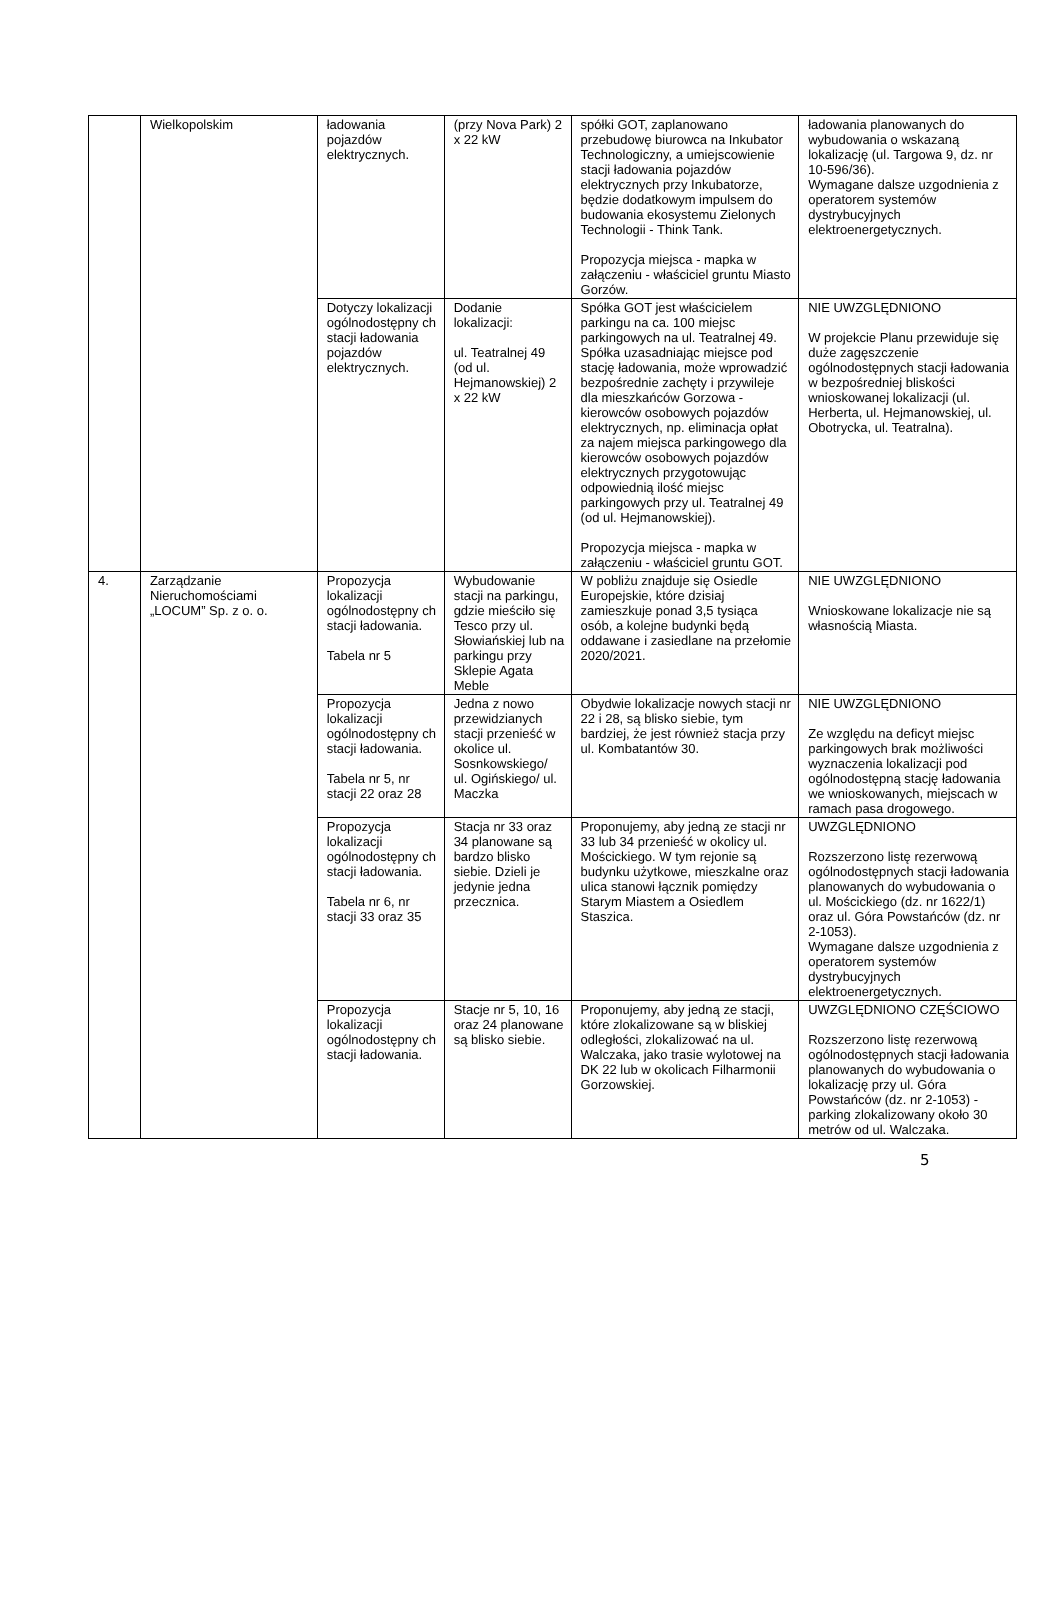| | Wielkopolskim | ładowania pojazdów elektrycznych. | (przy Nova Park) 2 x 22 kW | spółki GOT, zaplanowano przebudowę biurowca na Inkubator Technologiczny, a umiejscowienie stacji ładowania pojazdów elektrycznych przy Inkubatorze, będzie dodatkowym impulsem do budowania ekosystemu Zielonych Technologii - Think Tank. Propozycja miejsca - mapka w załączeniu - właściciel gruntu Miasto Gorzów. | ładowania planowanych do wybudowania o wskazaną lokalizację (ul. Targowa 9, dz. nr 10-596/36). Wymagane dalsze uzgodnienia z operatorem systemów dystrybucyjnych elektroenergetycznych. |
| | | Dotyczy lokalizacji ogólnodostępny ch stacji ładowania pojazdów elektrycznych. | Dodanie lokalizacji: ul. Teatralnej 49 (od ul. Hejmanowskiej) 2 x 22 kW | Spółka GOT jest właścicielem parkingu na ca. 100 miejsc parkingowych na ul. Teatralnej 49. Spółka uzasadniając miejsce pod stację ładowania, może wprowadzić bezpośrednie zachęty i przywileje dla mieszkańców Gorzowa - kierowców osobowych pojazdów elektrycznych, np. eliminacja opłat za najem miejsca parkingowego dla kierowców osobowych pojazdów elektrycznych przygotowując odpowiednią ilość miejsc parkingowych przy ul. Teatralnej 49 (od ul. Hejmanowskiej). Propozycja miejsca - mapka w załączeniu - właściciel gruntu GOT. | NIE UWZGLĘDNIONO W projekcie Planu przewiduje się duże zagęszczenie ogólnodostępnych stacji ładowania w bezpośredniej bliskości wnioskowanej lokalizacji (ul. Herberta, ul. Hejmanowskiej, ul. Obotrycka, ul. Teatralna). |
| 4. | Zarządzanie Nieruchomościami „LOCUM” Sp. z o. o. | Propozycja lokalizacji ogólnodostępny ch stacji ładowania. Tabela nr 5 | Wybudowanie stacji na parkingu, gdzie mieściło się Tesco przy ul. Słowiańskiej lub na parkingu przy Sklepie Agata Meble | W pobliżu znajduje się Osiedle Europejskie, które dzisiaj zamieszkuje ponad 3,5 tysiąca osób, a kolejne budynki będą oddawane i zasiedlane na przełomie 2020/2021. | NIE UWZGLĘDNIONO Wnioskowane lokalizacje nie są własnością Miasta. |
| | | Propozycja lokalizacji ogólnodostępny ch stacji ładowania. Tabela nr 5, nr stacji 22 oraz 28 | Jedna z nowo przewidzianych stacji przenieść w okolice ul. Sosnkowskiego/ ul. Ogińskiego/ ul. Maczka | Obydwie lokalizacje nowych stacji nr 22 i 28, są blisko siebie, tym bardziej, że jest również stacja przy ul. Kombatantów 30. | NIE UWZGLĘDNIONO Ze względu na deficyt miejsc parkingowych brak możliwości wyznaczenia lokalizacji pod ogólnodostępną stację ładowania we wnioskowanych, miejscach w ramach pasa drogowego. |
| | | Propozycja lokalizacji ogólnodostępny ch stacji ładowania. Tabela nr 6, nr stacji 33 oraz 35 | Stacja nr 33 oraz 34 planowane są bardzo blisko siebie. Dzieli je jedynie jedna przecznica. | Proponujemy, aby jedną ze stacji nr 33 lub 34 przenieść w okolicy ul. Mościckiego. W tym rejonie są budynku użytkowe, mieszkalne oraz ulica stanowi łącznik pomiędzy Starym Miastem a Osiedlem Staszica. | UWZGLĘDNIONO Rozszerzono listę rezerwową ogólnodostępnych stacji ładowania planowanych do wybudowania o ul. Mościckiego (dz. nr 1622/1) oraz ul. Góra Powstańców (dz. nr 2-1053). Wymagane dalsze uzgodnienia z operatorem systemów dystrybucyjnych elektroenergetycznych. |
| | | Propozycja lokalizacji ogólnodostępny ch stacji ładowania. | Stacje nr 5, 10, 16 oraz 24 planowane są blisko siebie. | Proponujemy, aby jedną ze stacji, które zlokalizowane są w bliskiej odległości, zlokalizować na ul. Walczaka, jako trasie wylotowej na DK 22 lub w okolicach Filharmonii Gorzowskiej. | UWZGLĘDNIONO CZĘŚCIOWO Rozszerzono listę rezerwową ogólnodostępnych stacji ładowania planowanych do wybudowania o lokalizację przy ul. Góra Powstańców (dz. nr 2-1053) - parking zlokalizowany około 30 metrów od ul. Walczaka. |
5